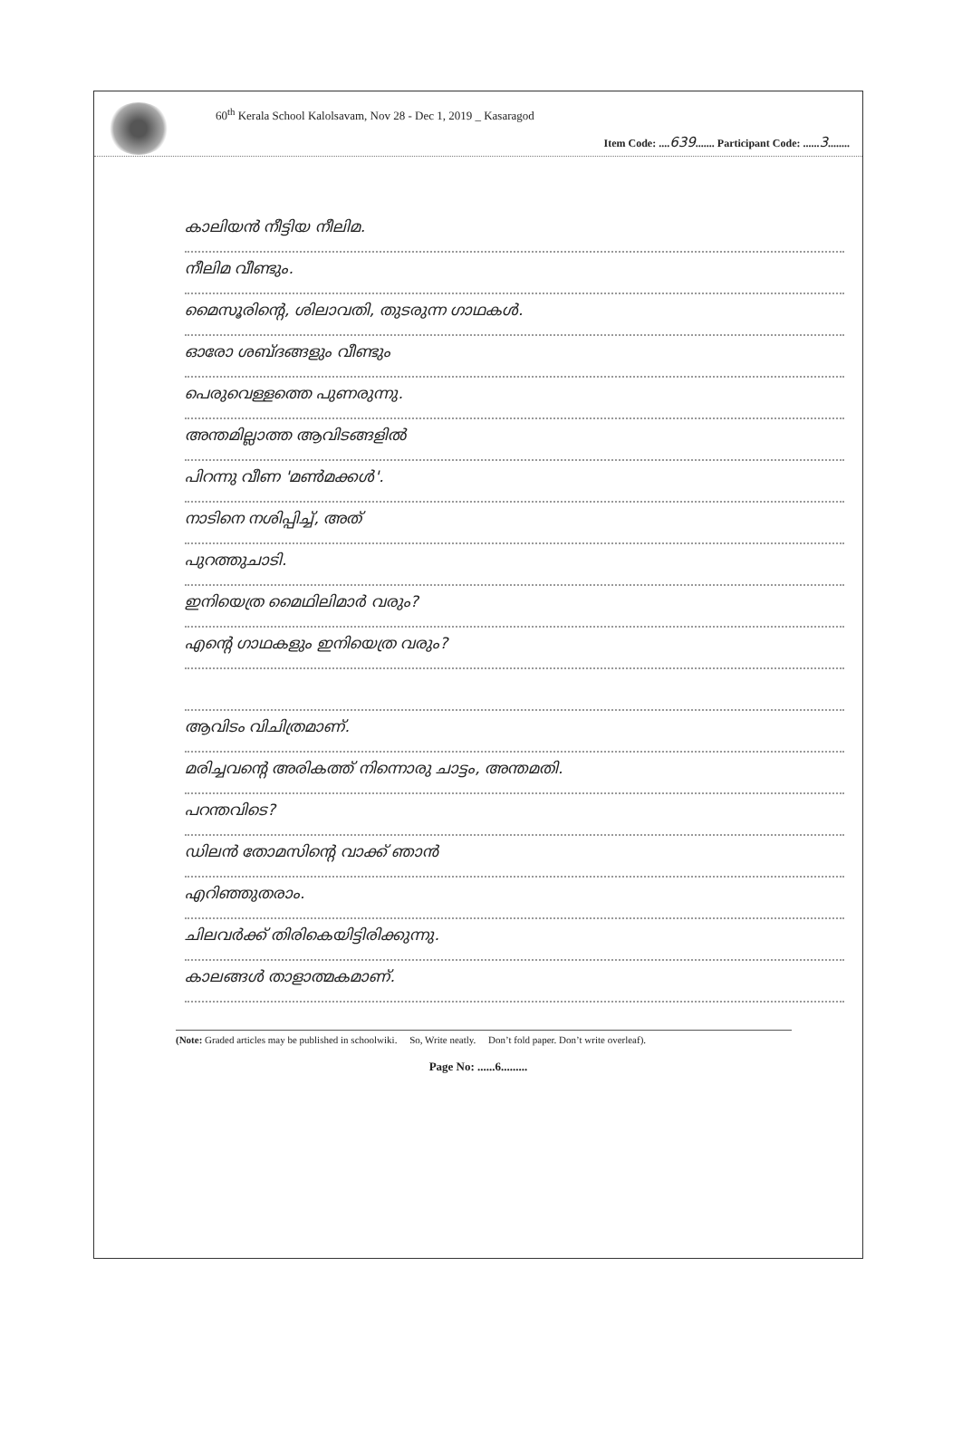60<sup>th</sup> Kerala School Kalolsavam, Nov 28 - Dec 1, 2019 _ Kasaragod
Item Code: ....639....... Participant Code: ......3........
കാലിയൻ നീട്ടിയ നീലിമ.
നീലിമ വീണ്ടും.
മൈസൂരിന്റെ, ശിലാവതി, തുടരുന്ന ഗാഥകൾ.
ഓരോ ശബ്ദങ്ങളും വീണ്ടും
പെരുവെള്ളത്തെ പുണരുന്നു.
അന്തമില്ലാത്ത ആവിടങ്ങളിൽ
പിറന്നു വീണ 'മൺമക്കൾ'.
നാടിനെ നശിപ്പിച്ച്, അത്
പുറത്തുചാടി.
ഇനിയെത്ര മൈഥിലിമാർ വരും?
എന്റെ ഗാഥകളും ഇനിയെത്ര വരും?
ആവിടം വിചിത്രമാണ്.
മരിച്ചവന്റെ അരികത്ത് നിന്നൊരു ചാട്ടം, അന്തമതി.
പറന്തവിടെ?
ഡിലൻ തോമസിന്റെ വാക്ക് ഞാൻ
എറിഞ്ഞുതരാം.
ചിലവർക്ക് തിരികെയിട്ടിരിക്കുന്നു.
കാലങ്ങൾ താളാത്മകമാണ്.
(Note: Graded articles may be published in schoolwiki. So, Write neatly. Don’t fold paper. Don’t write overleaf).
Page No: ......6.........